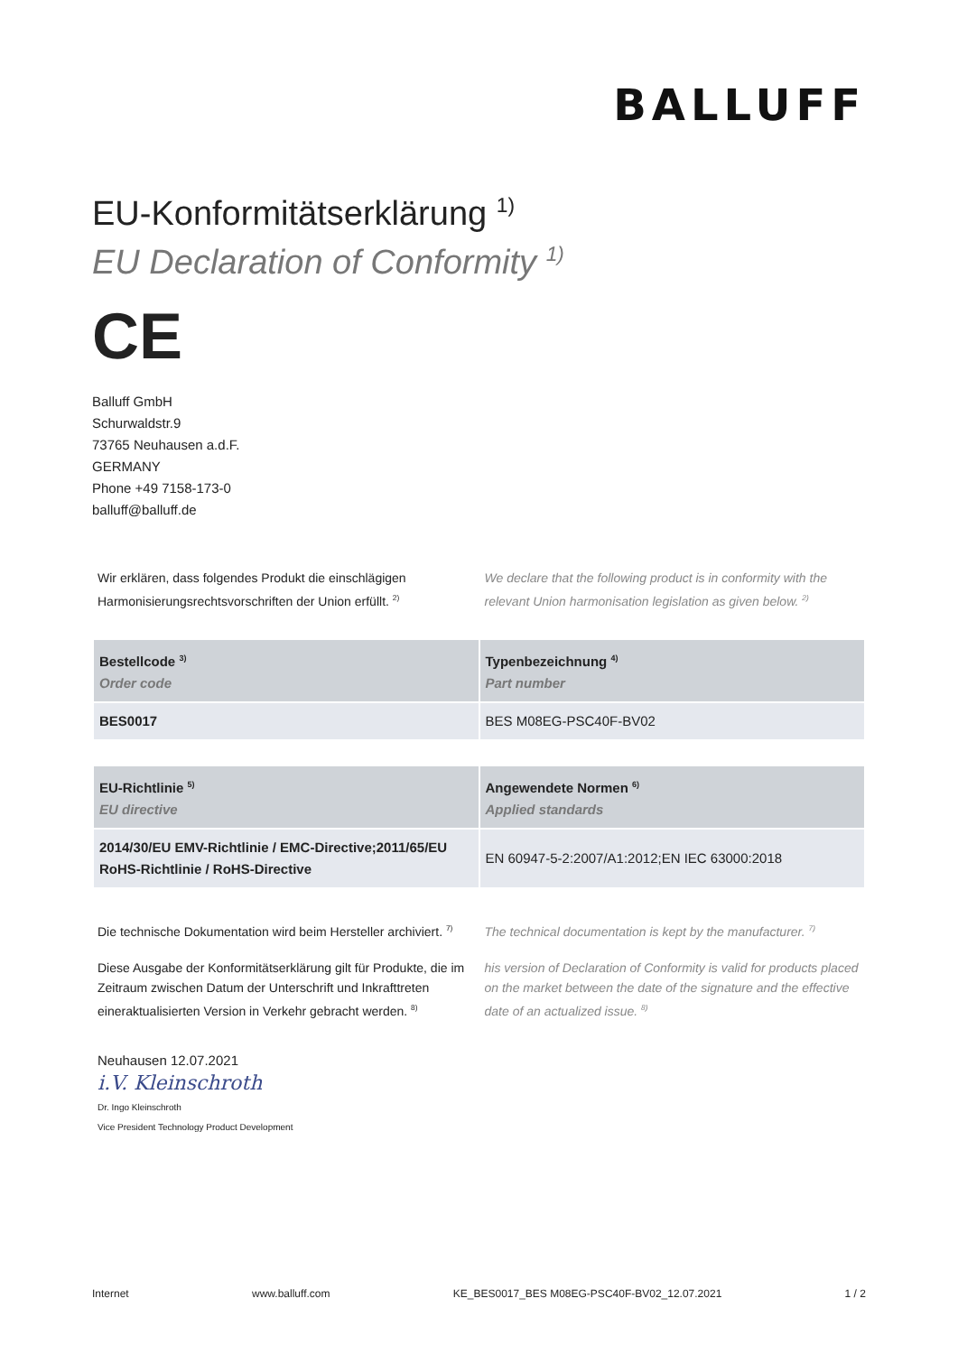BALLUFF
EU-Konformitätserklärung <sup>1)</sup>
EU Declaration of Conformity <sup>1)</sup>
CE
Balluff GmbH
Schurwaldstr.9
73765 Neuhausen a.d.F.
GERMANY
Phone +49 7158-173-0
balluff@balluff.de
Wir erklären, dass folgendes Produkt die einschlägigen Harmonisierungsrechtsvorschriften der Union erfüllt. <sup>2)</sup>
We declare that the following product is in conformity with the relevant Union harmonisation legislation as given below. <sup>2)</sup>
| Bestellcode <sup>3)</sup> Order code | Typenbezeichnung <sup>4)</sup> Part number |
| --- | --- |
| BES0017 | BES M08EG-PSC40F-BV02 |
| EU-Richtlinie <sup>5)</sup> EU directive | Angewendete Normen <sup>6)</sup> Applied standards |
| --- | --- |
| 2014/30/EU EMV-Richtlinie / EMC-Directive;2011/65/EU RoHS-Richtlinie / RoHS-Directive | EN 60947-5-2:2007/A1:2012;EN IEC 63000:2018 |
Die technische Dokumentation wird beim Hersteller archiviert. <sup>7)</sup>
The technical documentation is kept by the manufacturer. <sup>7)</sup>
Diese Ausgabe der Konformitätserklärung gilt für Produkte, die im Zeitraum zwischen Datum der Unterschrift und Inkrafttreten eineraktualisierten Version in Verkehr gebracht werden. <sup>8)</sup>
his version of Declaration of Conformity is valid for products placed on the market between the date of the signature and the effective date of an actualized issue. <sup>8)</sup>
Neuhausen 12.07.2021
i.V. Kleinschroth
Dr. Ingo Kleinschroth
Vice President Technology Product Development
Internet www.balluff.com KE_BES0017_BES M08EG-PSC40F-BV02_12.07.2021 1 / 2